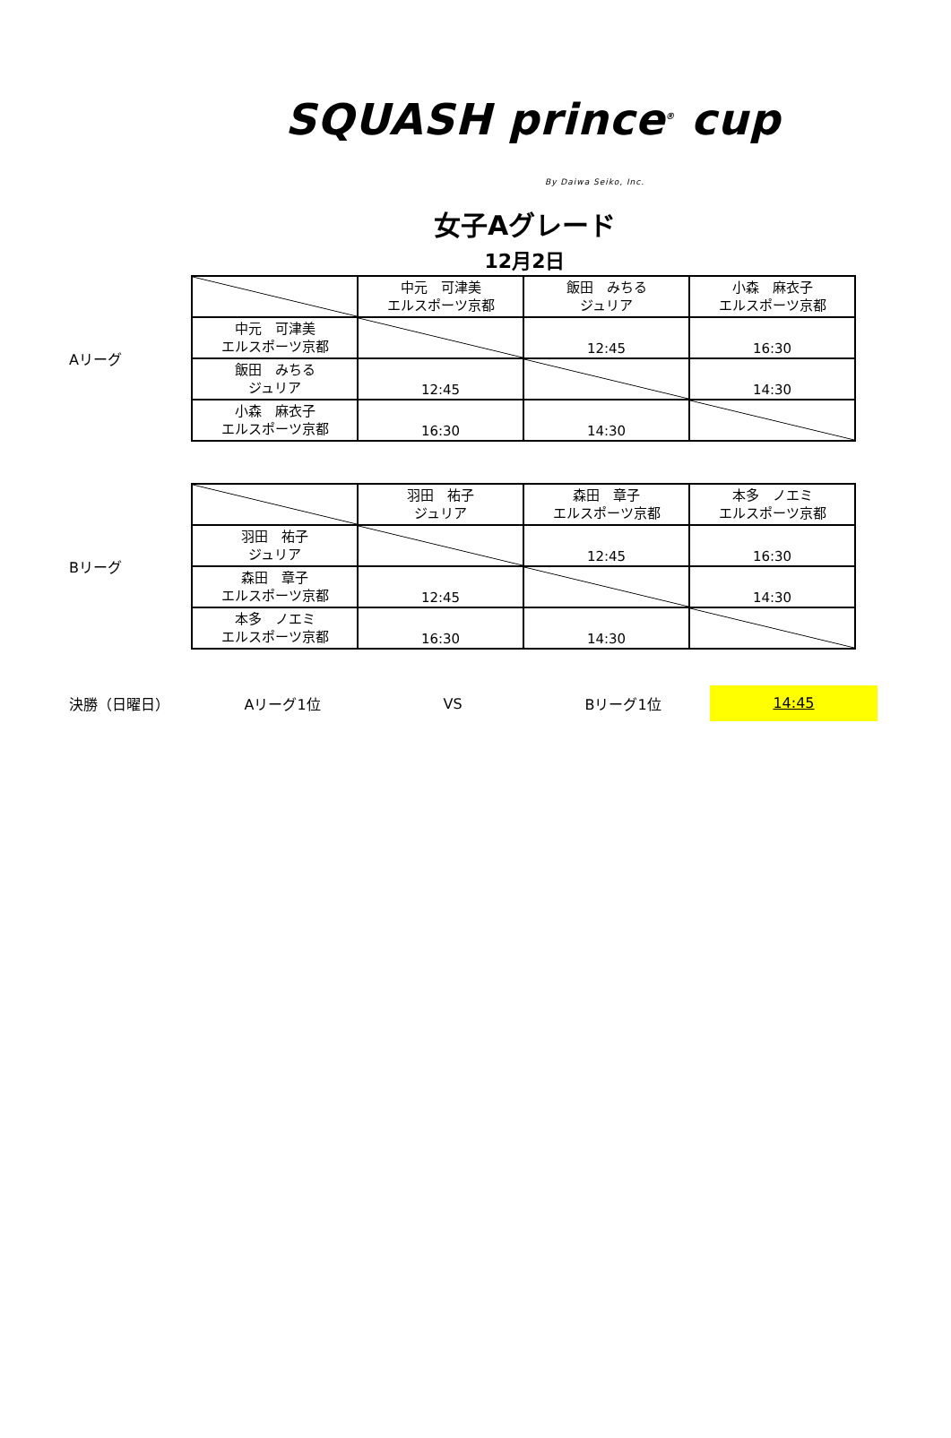SQUASH prince<sup>®</sup> cup
By Daiwa Seiko, Inc.
女子Aグレード
12月2日
Aリーグ
| | 中元 可津美 エルスポーツ京都 | 飯田 みちる ジュリア | 小森 麻衣子 エルスポーツ京都 |
| 中元 可津美 エルスポーツ京都 | | 12:45 | 16:30 |
| 飯田 みちる ジュリア | 12:45 | | 14:30 |
| 小森 麻衣子 エルスポーツ京都 | 16:30 | 14:30 | |
Bリーグ
| | 羽田 祐子 ジュリア | 森田 章子 エルスポーツ京都 | 本多 ノエミ エルスポーツ京都 |
| 羽田 祐子 ジュリア | | 12:45 | 16:30 |
| 森田 章子 エルスポーツ京都 | 12:45 | | 14:30 |
| 本多 ノエミ エルスポーツ京都 | 16:30 | 14:30 | |
決勝（日曜日） Aリーグ1位 VS Bリーグ1位
14:45